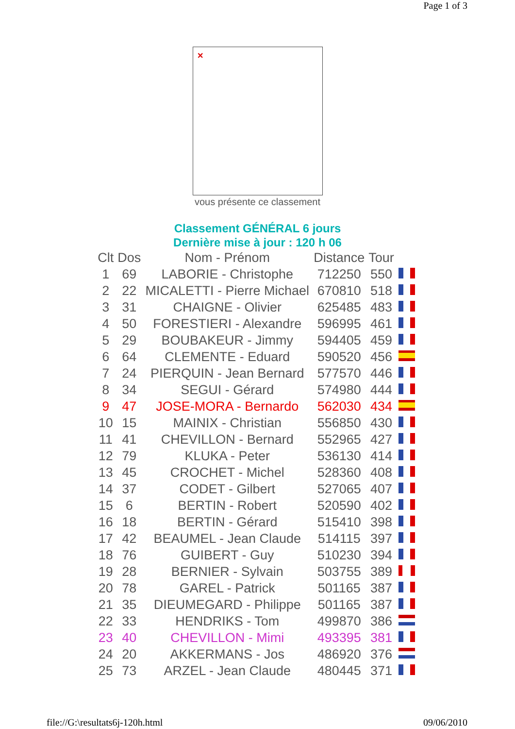Page 1 of 3
✕
vous présente ce classement
Classement GÉNÉRAL 6 jours
Dernière mise à jour : 120 h 06
| Clt | Dos | Nom - Prénom | Distance | Tour | |
| --- | --- | --- | --- | --- | --- |
| 1 | 69 | LABORIE - Christophe | 712250 | 550 | |
| 2 | 22 | MICALETTI - Pierre Michael | 670810 | 518 | |
| 3 | 31 | CHAIGNE - Olivier | 625485 | 483 | |
| 4 | 50 | FORESTIERI - Alexandre | 596995 | 461 | |
| 5 | 29 | BOUBAKEUR - Jimmy | 594405 | 459 | |
| 6 | 64 | CLEMENTE - Eduard | 590520 | 456 | |
| 7 | 24 | PIERQUIN - Jean Bernard | 577570 | 446 | |
| 8 | 34 | SEGUI - Gérard | 574980 | 444 | |
| 9 | 47 | JOSE-MORA - Bernardo | 562030 | 434 | |
| 10 | 15 | MAINIX - Christian | 556850 | 430 | |
| 11 | 41 | CHEVILLON - Bernard | 552965 | 427 | |
| 12 | 79 | KLUKA - Peter | 536130 | 414 | |
| 13 | 45 | CROCHET - Michel | 528360 | 408 | |
| 14 | 37 | CODET - Gilbert | 527065 | 407 | |
| 15 | 6 | BERTIN - Robert | 520590 | 402 | |
| 16 | 18 | BERTIN - Gérard | 515410 | 398 | |
| 17 | 42 | BEAUMEL - Jean Claude | 514115 | 397 | |
| 18 | 76 | GUIBERT - Guy | 510230 | 394 | |
| 19 | 28 | BERNIER - Sylvain | 503755 | 389 | |
| 20 | 78 | GAREL - Patrick | 501165 | 387 | |
| 21 | 35 | DIEUMEGARD - Philippe | 501165 | 387 | |
| 22 | 33 | HENDRIKS - Tom | 499870 | 386 | |
| 23 | 40 | CHEVILLON - Mimi | 493395 | 381 | |
| 24 | 20 | AKKERMANS - Jos | 486920 | 376 | |
| 25 | 73 | ARZEL - Jean Claude | 480445 | 371 | |
file://G:\resultats6j-120h.html 09/06/2010